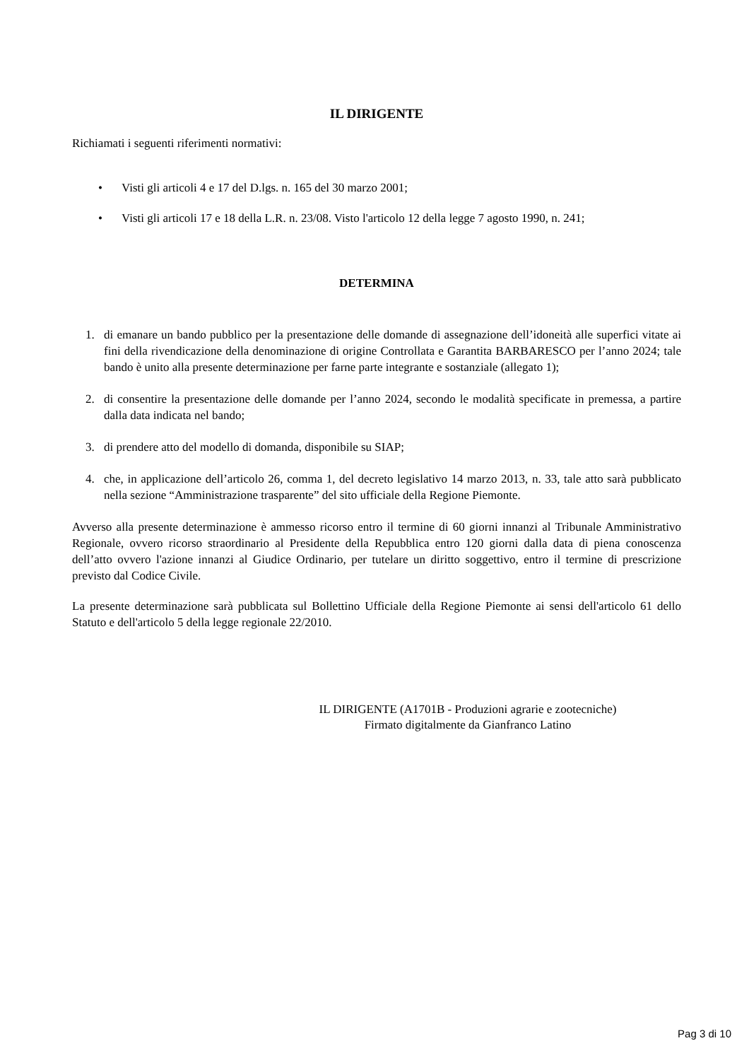IL DIRIGENTE
Richiamati i seguenti riferimenti normativi:
• Visti gli articoli 4 e 17 del D.lgs. n. 165 del 30 marzo 2001;
• Visti gli articoli 17 e 18 della L.R. n. 23/08. Visto l'articolo 12 della legge 7 agosto 1990, n. 241;
DETERMINA
1. di emanare un bando pubblico per la presentazione delle domande di assegnazione dell’idoneità alle superfici vitate ai fini della rivendicazione della denominazione di origine Controllata e Garantita BARBARESCO per l’anno 2024; tale bando è unito alla presente determinazione per farne parte integrante e sostanziale (allegato 1);
2. di consentire la presentazione delle domande per l’anno 2024, secondo le modalità specificate in premessa, a partire dalla data indicata nel bando;
3. di prendere atto del modello di domanda, disponibile su SIAP;
4. che, in applicazione dell’articolo 26, comma 1, del decreto legislativo 14 marzo 2013, n. 33, tale atto sarà pubblicato nella sezione “Amministrazione trasparente” del sito ufficiale della Regione Piemonte.
Avverso alla presente determinazione è ammesso ricorso entro il termine di 60 giorni innanzi al Tribunale Amministrativo Regionale, ovvero ricorso straordinario al Presidente della Repubblica entro 120 giorni dalla data di piena conoscenza dell’atto ovvero l'azione innanzi al Giudice Ordinario, per tutelare un diritto soggettivo, entro il termine di prescrizione previsto dal Codice Civile.
La presente determinazione sarà pubblicata sul Bollettino Ufficiale della Regione Piemonte ai sensi dell'articolo 61 dello Statuto e dell'articolo 5 della legge regionale 22/2010.
IL DIRIGENTE (A1701B - Produzioni agrarie e zootecniche)
Firmato digitalmente da Gianfranco Latino
Pag 3 di 10